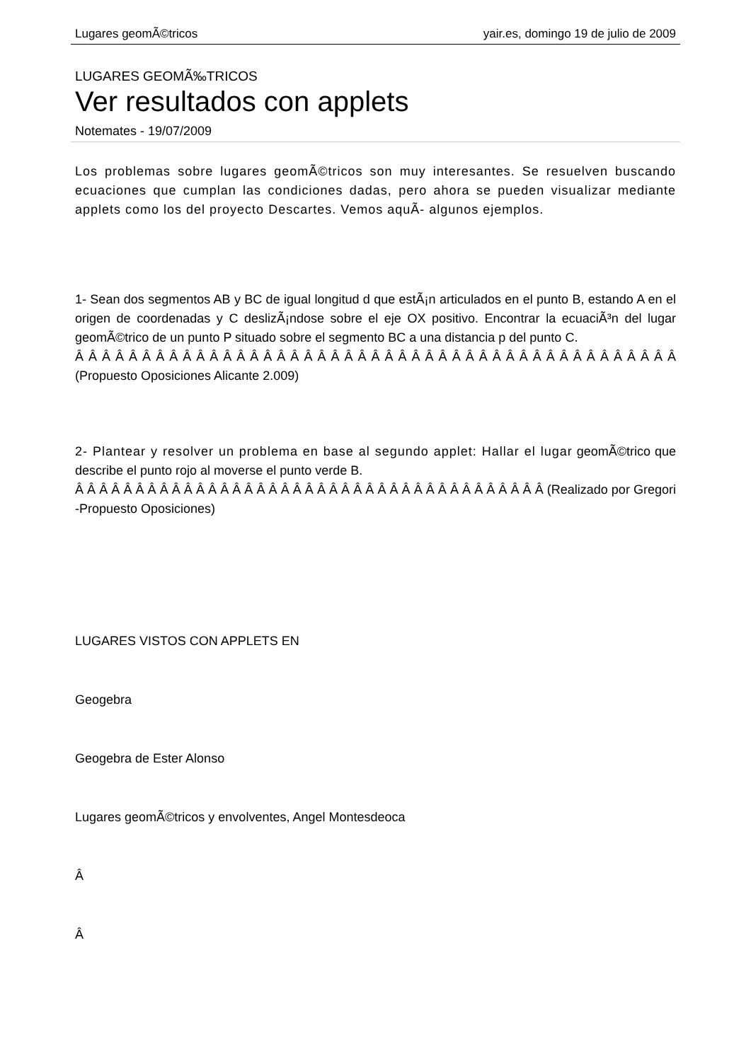Lugares geomÃ©tricos yair.es, domingo 19 de julio de 2009
LUGARES GEOMÃ‰TRICOS
Ver resultados con applets
Notemates - 19/07/2009
Los problemas sobre lugares geomÃ©tricos son muy interesantes. Se resuelven buscando ecuaciones que cumplan las condiciones dadas, pero ahora se pueden visualizar mediante applets como los del proyecto Descartes. Vemos aquÃ- algunos ejemplos.
1- Sean dos segmentos AB y BC de igual longitud d que estÃ¡n articulados en el punto B, estando A en el origen de coordenadas y C deslizÃ¡ndose sobre el eje OX positivo. Encontrar la ecuaciÃ³n del lugar geomÃ©trico de un punto P situado sobre el segmento BC a una distancia p del punto C.
Â Â Â Â Â Â Â Â Â Â Â Â Â Â Â Â Â Â Â Â Â Â Â Â Â Â Â Â Â Â Â Â Â Â Â Â Â Â Â Â Â Â Â Â Â (Propuesto Oposiciones Alicante 2.009)
2- Plantear y resolver un problema en base al segundo applet: Hallar el lugar geomÃ©trico que describe el punto rojo al moverse el punto verde B.
Â Â Â Â Â Â Â Â Â Â Â Â Â Â Â Â Â Â Â Â Â Â Â Â Â Â Â Â Â Â Â Â Â Â Â Â Â Â Â (Realizado por Gregori -Propuesto Oposiciones)
LUGARES VISTOS CON APPLETS EN
Geogebra
Geogebra de Ester Alonso
Lugares geomÃ©tricos y envolventes, Angel Montesdeoca
Â
Â